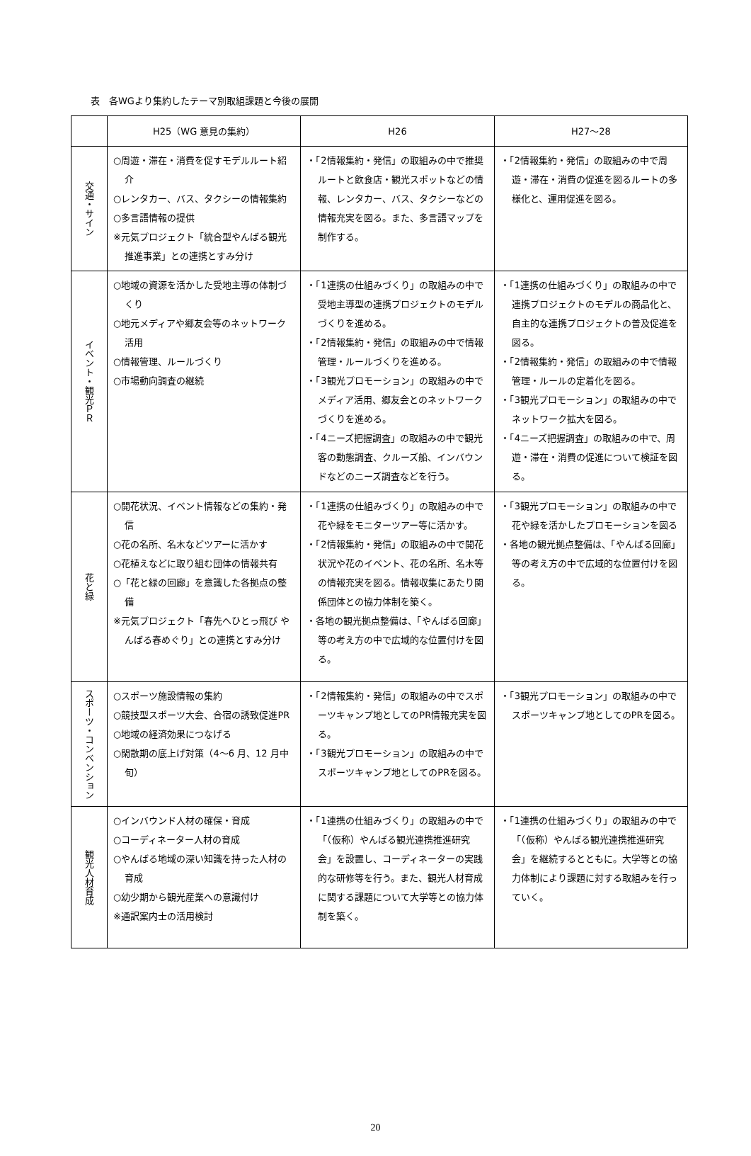表　各WGより集約したテーマ別取組課題と今後の展開
| | H25（WG 意見の集約） | H26 | H27〜28 |
| --- | --- | --- | --- |
| 交通・サイン | ○周遊・滞在・消費を促すモデルルート紹介 ○レンタカー、バス、タクシーの情報集約 ○多言語情報の提供 ※元気プロジェクト「統合型やんばる観光推進事業」との連携とすみ分け | ・「2情報集約・発信」の取組みの中で推奨ルートと飲食店・観光スポットなどの情報、レンタカー、バス、タクシーなどの情報充実を図る。また、多言語マップを制作する。 | ・「2情報集約・発信」の取組みの中で周遊・滞在・消費の促進を図るルートの多様化と、運用促進を図る。 |
| イベント・観光ＰＲ | ○地域の資源を活かした受地主導の体制づくり ○地元メディアや郷友会等のネットワーク活用 ○情報管理、ルールづくり ○市場動向調査の継続 | ・「1連携の仕組みづくり」の取組みの中で受地主導型の連携プロジェクトのモデルづくりを進める。 ・「2情報集約・発信」の取組みの中で情報管理・ルールづくりを進める。 ・「3観光プロモーション」の取組みの中でメディア活用、郷友会とのネットワークづくりを進める。 ・「4ニーズ把握調査」の取組みの中で観光客の動態調査、クルーズ船、インバウンドなどのニーズ調査などを行う。 | ・「1連携の仕組みづくり」の取組みの中で連携プロジェクトのモデルの商品化と、自主的な連携プロジェクトの普及促進を図る。 ・「2情報集約・発信」の取組みの中で情報管理・ルールの定着化を図る。 ・「3観光プロモーション」の取組みの中でネットワーク拡大を図る。 ・「4ニーズ把握調査」の取組みの中で、周遊・滞在・消費の促進について検証を図る。 |
| 花と緑 | ○開花状況、イベント情報などの集約・発信 ○花の名所、名木などツアーに活かす ○花植えなどに取り組む団体の情報共有 ○「花と緑の回廊」を意識した各拠点の整備 ※元気プロジェクト「春先へひとっ飛び やんばる春めぐり」との連携とすみ分け | ・「1連携の仕組みづくり」の取組みの中で花や緑をモニターツアー等に活かす。 ・「2情報集約・発信」の取組みの中で開花状況や花のイベント、花の名所、名木等の情報充実を図る。情報収集にあたり関係団体との協力体制を築く。 ・各地の観光拠点整備は、「やんばる回廊」等の考え方の中で広域的な位置付けを図る。 | ・「3観光プロモーション」の取組みの中で花や緑を活かしたプロモーションを図る ・各地の観光拠点整備は、「やんばる回廊」等の考え方の中で広域的な位置付けを図る。 |
| スポーツ・コンベンション | ○スポーツ施設情報の集約 ○競技型スポーツ大会、合宿の誘致促進PR ○地域の経済効果につなげる ○閑散期の底上げ対策（4〜6 月、12 月中旬） | ・「2情報集約・発信」の取組みの中でスポーツキャンプ地としてのPR情報充実を図る。 ・「3観光プロモーション」の取組みの中でスポーツキャンプ地としてのPRを図る。 | ・「3観光プロモーション」の取組みの中でスポーツキャンプ地としてのPRを図る。 |
| 観光人材育成 | ○インバウンド人材の確保・育成 ○コーディネーター人材の育成 ○やんばる地域の深い知識を持った人材の育成 ○幼少期から観光産業への意識付け ※通訳案内士の活用検討 | ・「1連携の仕組みづくり」の取組みの中で「（仮称）やんばる観光連携推進研究会」を設置し、コーディネーターの実践的な研修等を行う。また、観光人材育成に関する課題について大学等との協力体制を築く。 | ・「1連携の仕組みづくり」の取組みの中で「（仮称）やんばる観光連携推進研究会」を継続するとともに。大学等との協力体制により課題に対する取組みを行っていく。 |
20